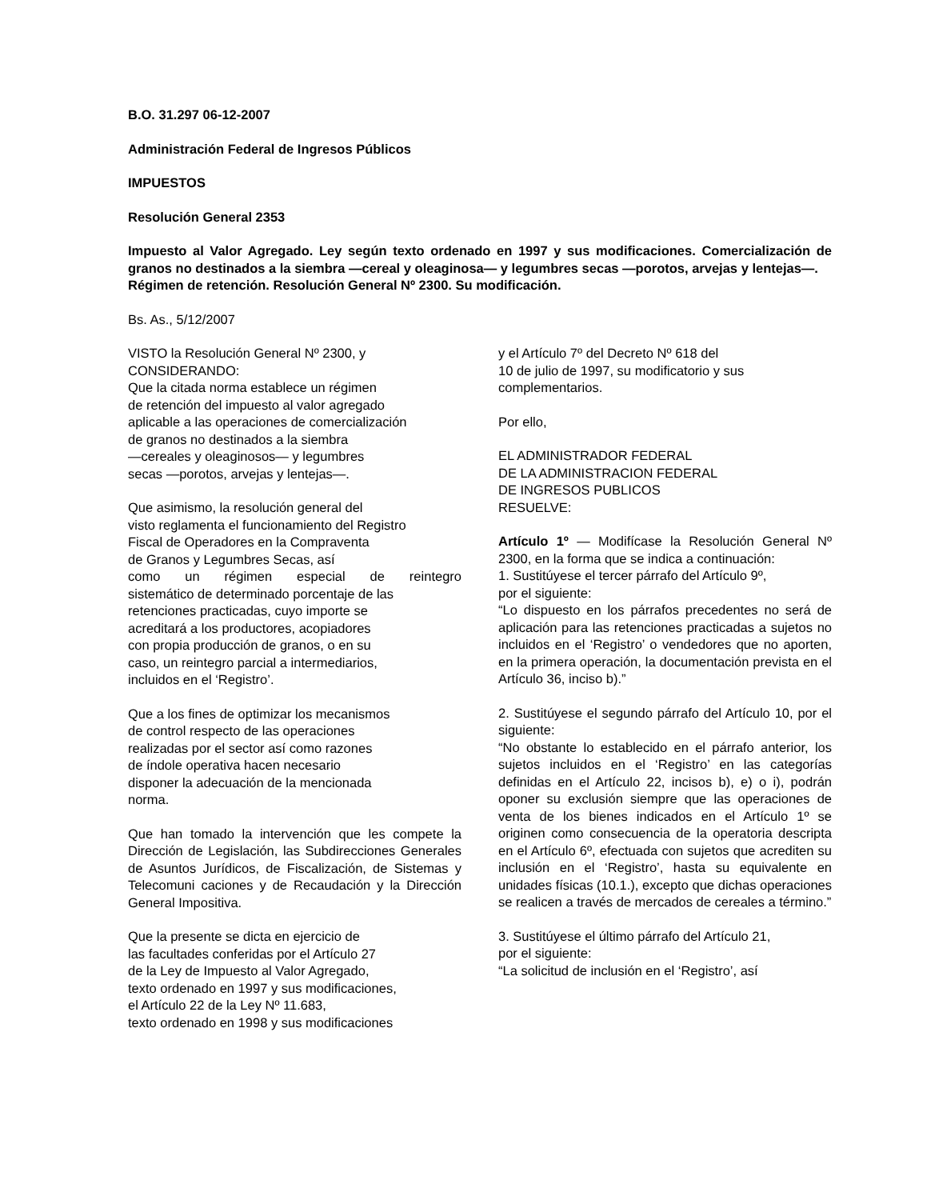B.O. 31.297 06-12-2007
Administración Federal de Ingresos Públicos
IMPUESTOS
Resolución General 2353
Impuesto al Valor Agregado. Ley según texto ordenado en 1997 y sus modificaciones. Comercialización de granos no destinados a la siembra —cereal y oleaginosa— y legumbres secas —porotos, arvejas y lentejas—.
Régimen de retención. Resolución General Nº 2300. Su modificación.
Bs. As., 5/12/2007
VISTO la Resolución General Nº 2300, y
CONSIDERANDO:
Que la citada norma establece un régimen
de retención del impuesto al valor agregado
aplicable a las operaciones de comercialización
de granos no destinados a la siembra
—cereales y oleaginosos— y legumbres
secas —porotos, arvejas y lentejas—.
Que asimismo, la resolución general del
visto reglamenta el funcionamiento del Registro
Fiscal de Operadores en la Compraventa
de Granos y Legumbres Secas, así
como un régimen especial de reintegro
sistemático de determinado porcentaje de las
retenciones practicadas, cuyo importe se
acreditará a los productores, acopiadores
con propia producción de granos, o en su
caso, un reintegro parcial a intermediarios,
incluidos en el ‘Registro’.
Que a los fines de optimizar los mecanismos
de control respecto de las operaciones
realizadas por el sector así como razones
de índole operativa hacen necesario
disponer la adecuación de la mencionada
norma.
Que han tomado la intervención que les compete la Dirección de Legislación, las Subdirecciones Generales de Asuntos Jurídicos, de Fiscalización, de Sistemas y Telecomuni caciones y de Recaudación y la Dirección General Impositiva.
Que la presente se dicta en ejercicio de
las facultades conferidas por el Artículo 27
de la Ley de Impuesto al Valor Agregado,
texto ordenado en 1997 y sus modificaciones,
el Artículo 22 de la Ley Nº 11.683,
texto ordenado en 1998 y sus modificaciones
y el Artículo 7º del Decreto Nº 618 del
10 de julio de 1997, su modificatorio y sus
complementarios.
Por ello,
EL ADMINISTRADOR FEDERAL
DE LA ADMINISTRACION FEDERAL
DE INGRESOS PUBLICOS
RESUELVE:
Artículo 1º — Modifícase la Resolución General Nº 2300, en la forma que se indica a continuación:
1. Sustitúyese el tercer párrafo del Artículo 9º,
por el siguiente:
“Lo dispuesto en los párrafos precedentes no será de aplicación para las retenciones practicadas a sujetos no incluidos en el ‘Registro’ o vendedores que no aporten, en la primera operación, la documentación prevista en el Artículo 36, inciso b).”
2. Sustitúyese el segundo párrafo del Artículo 10, por el siguiente:
“No obstante lo establecido en el párrafo anterior, los sujetos incluidos en el ‘Registro’ en las categorías definidas en el Artículo 22, incisos b), e) o i), podrán oponer su exclusión siempre que las operaciones de venta de los bienes indicados en el Artículo 1º se originen como consecuencia de la operatoria descripta en el Artículo 6º, efectuada con sujetos que acrediten su inclusión en el ‘Registro’, hasta su equivalente en unidades físicas (10.1.), excepto que dichas operaciones se realicen a través de mercados de cereales a término.”
3. Sustitúyese el último párrafo del Artículo 21,
por el siguiente:
“La solicitud de inclusión en el ‘Registro’, así